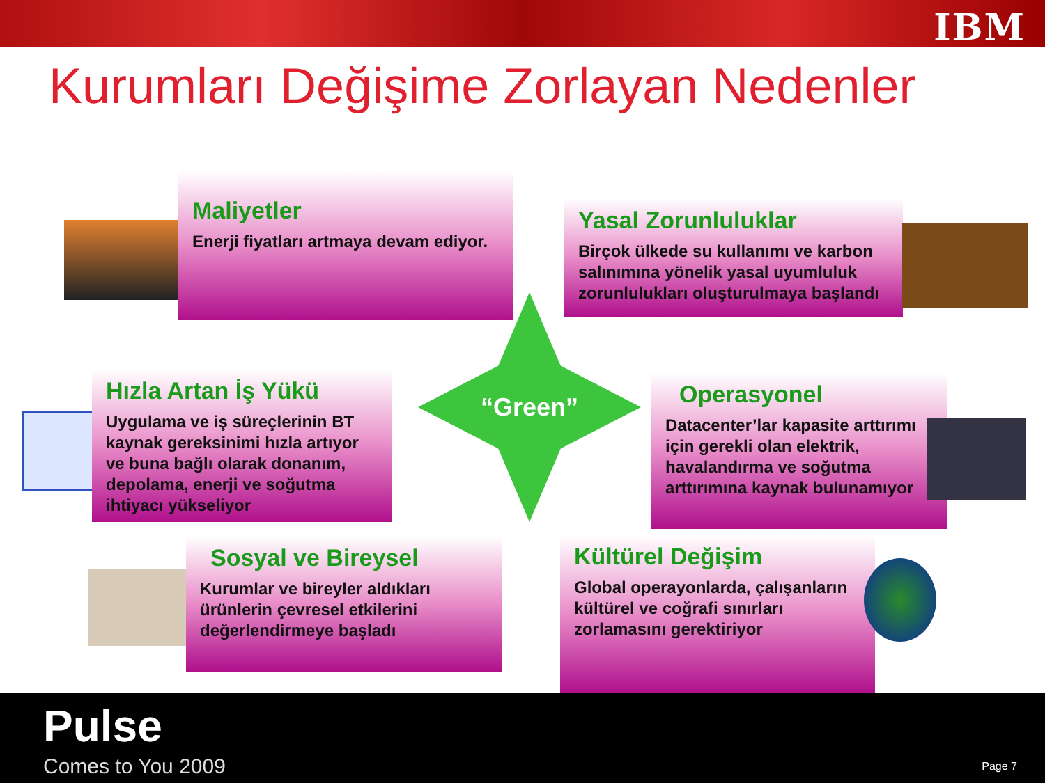IBM
Kurumları Değişime Zorlayan Nedenler
Maliyetler
Enerji fiyatları artmaya devam ediyor.
Yasal Zorunluluklar
Birçok ülkede su kullanımı ve karbon salınımına yönelik yasal uyumluluk zorunlulukları oluşturulmaya başlandı
“Green”
Hızla Artan İş Yükü
Uygulama ve iş süreçlerinin BT kaynak gereksinimi hızla artıyor ve buna bağlı olarak donanım, depolama, enerji ve soğutma ihtiyacı yükseliyor
Operasyonel
Datacenter’lar kapasite arttırımı için gerekli olan elektrik, havalandırma ve soğutma arttırımına kaynak bulunamıyor
Sosyal ve Bireysel
Kurumlar ve bireyler aldıkları ürünlerin çevresel etkilerini değerlendirmeye başladı
Kültürel Değişim
Global operayonlarda, çalışanların kültürel ve coğrafi sınırları zorlamasını gerektiriyor
Pulse
Comes to You 2009 Page 7